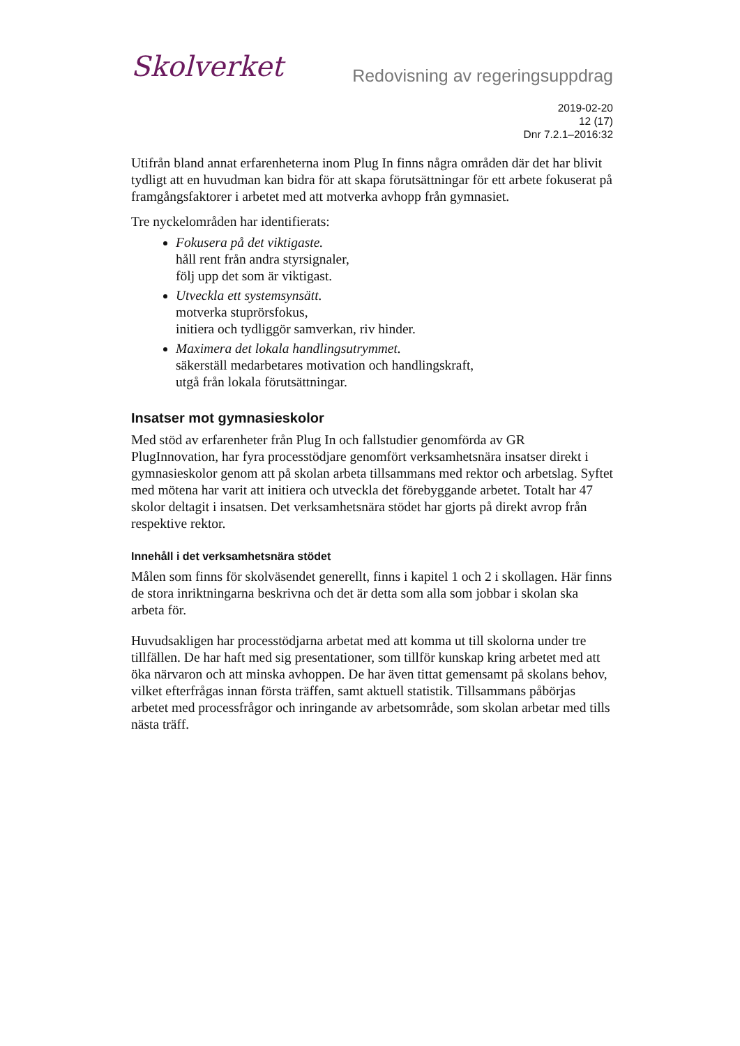Skolverket
Redovisning av regeringsuppdrag
2019-02-20
12 (17)
Dnr 7.2.1–2016:32
Utifrån bland annat erfarenheterna inom Plug In finns några områden där det har blivit tydligt att en huvudman kan bidra för att skapa förutsättningar för ett arbete fokuserat på framgångsfaktorer i arbetet med att motverka avhopp från gymnasiet.
Tre nyckelområden har identifierats:
Fokusera på det viktigaste.
håll rent från andra styrsignaler,
följ upp det som är viktigast.
Utveckla ett systemsynsätt.
motverka stuprörsfokus,
initiera och tydliggör samverkan, riv hinder.
Maximera det lokala handlingsutrymmet.
säkerställ medarbetares motivation och handlingskraft,
utgå från lokala förutsättningar.
Insatser mot gymnasieskolor
Med stöd av erfarenheter från Plug In och fallstudier genomförda av GR PlugInnovation, har fyra processtödjare genomfört verksamhetsnära insatser direkt i gymnasieskolor genom att på skolan arbeta tillsammans med rektor och arbetslag. Syftet med mötena har varit att initiera och utveckla det förebyggande arbetet. Totalt har 47 skolor deltagit i insatsen. Det verksamhetsnära stödet har gjorts på direkt avrop från respektive rektor.
Innehåll i det verksamhetsnära stödet
Målen som finns för skolväsendet generellt, finns i kapitel 1 och 2 i skollagen. Här finns de stora inriktningarna beskrivna och det är detta som alla som jobbar i skolan ska arbeta för.
Huvudsakligen har processtödjarna arbetat med att komma ut till skolorna under tre tillfällen. De har haft med sig presentationer, som tillför kunskap kring arbetet med att öka närvaron och att minska avhoppen. De har även tittat gemensamt på skolans behov, vilket efterfrågas innan första träffen, samt aktuell statistik. Tillsammans påbörjas arbetet med processfrågor och inringande av arbetsområde, som skolan arbetar med tills nästa träff.